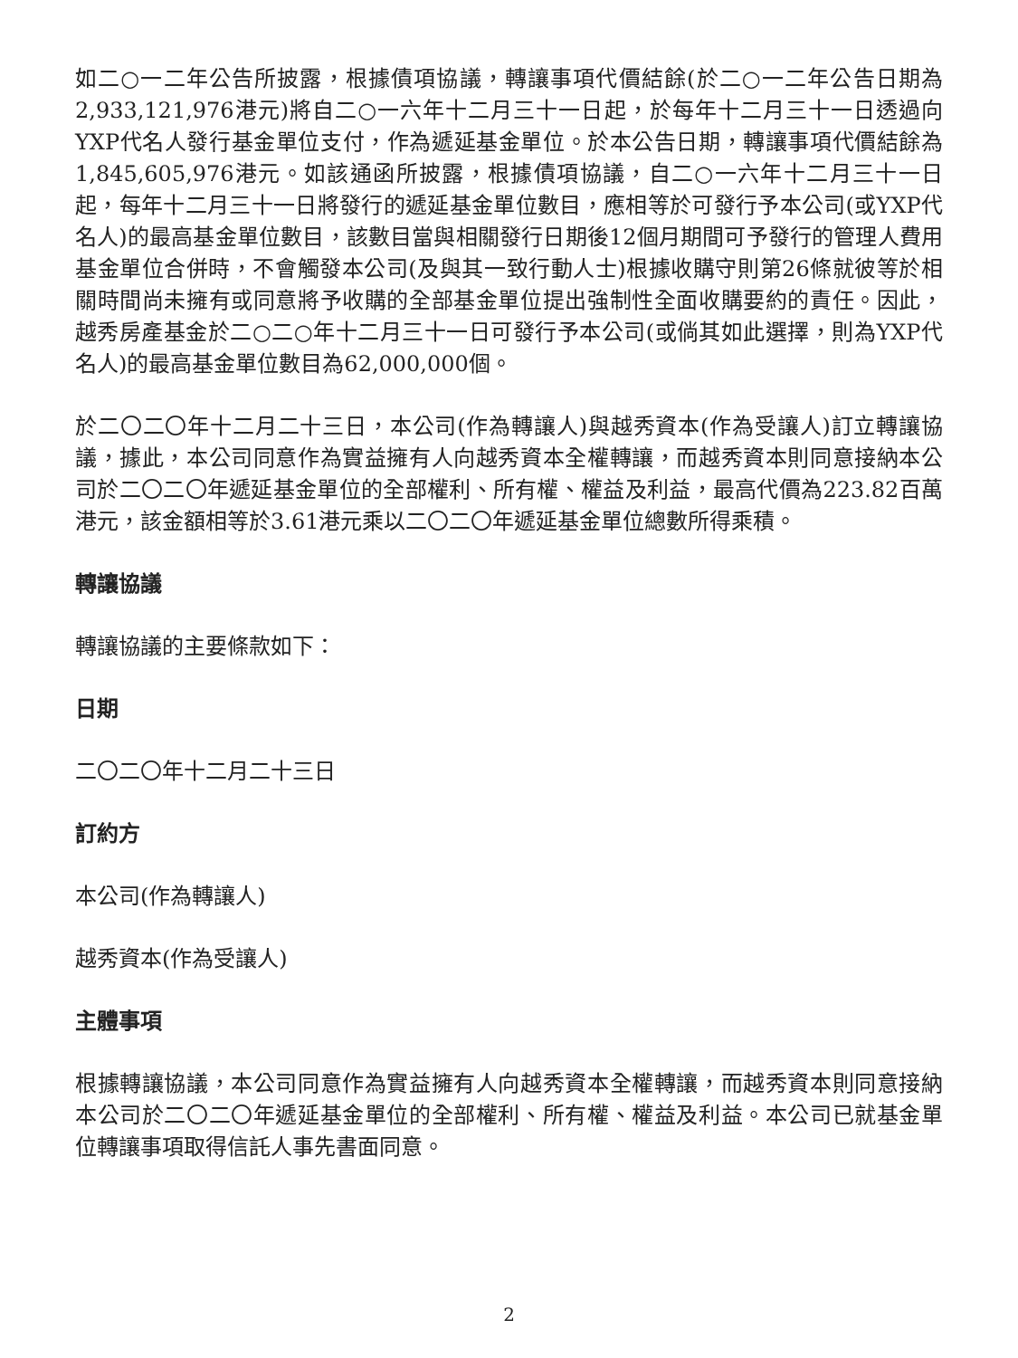如二○一二年公告所披露，根據債項協議，轉讓事項代價結餘(於二○一二年公告日期為2,933,121,976港元)將自二○一六年十二月三十一日起，於每年十二月三十一日透過向YXP代名人發行基金單位支付，作為遞延基金單位。於本公告日期，轉讓事項代價結餘為1,845,605,976港元。如該通函所披露，根據債項協議，自二○一六年十二月三十一日起，每年十二月三十一日將發行的遞延基金單位數目，應相等於可發行予本公司(或YXP代名人)的最高基金單位數目，該數目當與相關發行日期後12個月期間可予發行的管理人費用基金單位合併時，不會觸發本公司(及與其一致行動人士)根據收購守則第26條就彼等於相關時間尚未擁有或同意將予收購的全部基金單位提出強制性全面收購要約的責任。因此，越秀房產基金於二○二○年十二月三十一日可發行予本公司(或倘其如此選擇，則為YXP代名人)的最高基金單位數目為62,000,000個。
於二〇二〇年十二月二十三日，本公司(作為轉讓人)與越秀資本(作為受讓人)訂立轉讓協議，據此，本公司同意作為實益擁有人向越秀資本全權轉讓，而越秀資本則同意接納本公司於二〇二〇年遞延基金單位的全部權利、所有權、權益及利益，最高代價為223.82百萬港元，該金額相等於3.61港元乘以二〇二〇年遞延基金單位總數所得乘積。
轉讓協議
轉讓協議的主要條款如下：
日期
二〇二〇年十二月二十三日
訂約方
本公司(作為轉讓人)
越秀資本(作為受讓人)
主體事項
根據轉讓協議，本公司同意作為實益擁有人向越秀資本全權轉讓，而越秀資本則同意接納本公司於二〇二〇年遞延基金單位的全部權利、所有權、權益及利益。本公司已就基金單位轉讓事項取得信託人事先書面同意。
2